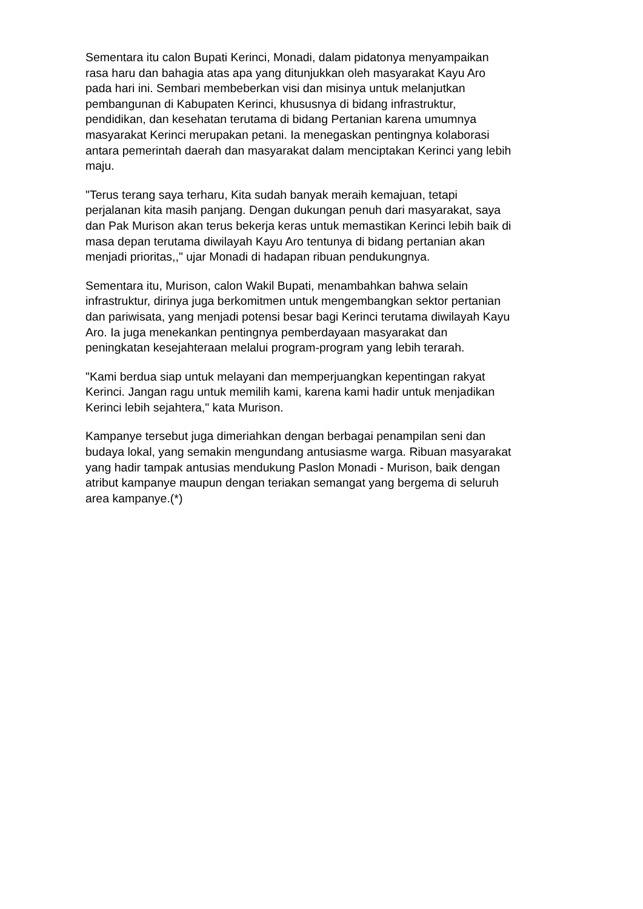Sementara itu calon Bupati Kerinci, Monadi, dalam pidatonya menyampaikan
rasa haru dan bahagia atas apa yang ditunjukkan oleh masyarakat Kayu Aro
pada hari ini. Sembari membeberkan visi dan misinya untuk melanjutkan
pembangunan di Kabupaten Kerinci, khususnya di bidang infrastruktur,
pendidikan, dan kesehatan terutama di bidang Pertanian karena umumnya
masyarakat Kerinci merupakan petani. Ia menegaskan pentingnya kolaborasi
antara pemerintah daerah dan masyarakat dalam menciptakan Kerinci yang lebih
maju.
"Terus terang saya terharu, Kita sudah banyak meraih kemajuan, tetapi
perjalanan kita masih panjang. Dengan dukungan penuh dari masyarakat, saya
dan Pak Murison akan terus bekerja keras untuk memastikan Kerinci lebih baik di
masa depan terutama diwilayah Kayu Aro tentunya di bidang pertanian akan
menjadi prioritas,," ujar Monadi di hadapan ribuan pendukungnya.
Sementara itu, Murison, calon Wakil Bupati, menambahkan bahwa selain
infrastruktur, dirinya juga berkomitmen untuk mengembangkan sektor pertanian
dan pariwisata, yang menjadi potensi besar bagi Kerinci terutama diwilayah Kayu
Aro. Ia juga menekankan pentingnya pemberdayaan masyarakat dan
peningkatan kesejahteraan melalui program-program yang lebih terarah.
"Kami berdua siap untuk melayani dan memperjuangkan kepentingan rakyat
Kerinci. Jangan ragu untuk memilih kami, karena kami hadir untuk menjadikan
Kerinci lebih sejahtera," kata Murison.
Kampanye tersebut juga dimeriahkan dengan berbagai penampilan seni dan
budaya lokal, yang semakin mengundang antusiasme warga. Ribuan masyarakat
yang hadir tampak antusias mendukung Paslon Monadi - Murison, baik dengan
atribut kampanye maupun dengan teriakan semangat yang bergema di seluruh
area kampanye.(*)